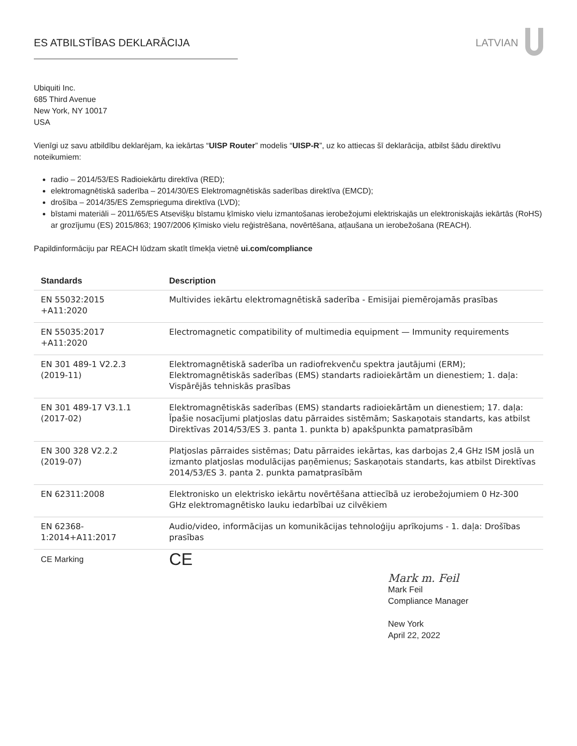ES ATBILSTĪBAS DEKLARĀCIJA LATVIAN
Ubiquiti Inc.
685 Third Avenue
New York, NY 10017
USA
Vienīgi uz savu atbildību deklarējam, ka iekārtas “UISP Router” modelis “UISP-R”, uz ko attiecas šī deklarācija, atbilst šādu direktīvu noteikumiem:
radio – 2014/53/ES Radioiekārtu direktīva (RED);
elektromagnētiskā saderība – 2014/30/ES Elektromagnētiskās saderības direktīva (EMCD);
drošība – 2014/35/ES Zemsprieguma direktīva (LVD);
bīstami materiāli – 2011/65/ES Atsevišķu bīstamu ķīmisko vielu izmantošanas ierobežojumi elektriskajās un elektroniskajās iekārtās (RoHS) ar grozījumu (ES) 2015/863; 1907/2006 Ķīmisko vielu reģistrēšana, novērtēšana, atļaušana un ierobežošana (REACH).
Papildinformāciju par REACH lūdzam skatīt tīmekļa vietnē ui.com/compliance
| Standards | Description |
| --- | --- |
| EN 55032:2015 +A11:2020 | Multivides iekārtu elektromagnētiskā saderība - Emisijai piemērojamās prasības |
| EN 55035:2017 +A11:2020 | Electromagnetic compatibility of multimedia equipment — Immunity requirements |
| EN 301 489-1 V2.2.3 (2019-11) | Elektromagnētiskā saderība un radiofrekvenču spektra jautājumi (ERM); Elektromagnētiskās saderības (EMS) standarts radioiekārtām un dienestiem; 1. daļa: Vispārējās tehniskās prasības |
| EN 301 489-17 V3.1.1 (2017-02) | Elektromagnētiskās saderības (EMS) standarts radioiekārtām un dienestiem; 17. daļa: Īpašie nosacījumi platjoslas datu pārraides sistēmām; Saskaņotais standarts, kas atbilst Direktīvas 2014/53/ES 3. panta 1. punkta b) apakšpunkta pamatprasībām |
| EN 300 328 V2.2.2 (2019-07) | Platjoslas pārraides sistēmas; Datu pārraides iekārtas, kas darbojas 2,4 GHz ISM joslā un izmanto platjoslas modulācijas paņēmienus; Saskaņotais standarts, kas atbilst Direktīvas 2014/53/ES 3. panta 2. punkta pamatprasībām |
| EN 62311:2008 | Elektronisko un elektrisko iekārtu novērtēšana attiecībā uz ierobežojumiem 0 Hz-300 GHz elektromagnētisko lauku iedarbībai uz cilvēkiem |
| EN 62368- 1:2014+A11:2017 | Audio/video, informācijas un komunikācijas tehnoloģiju aprīkojums - 1. daļa: Drošības prasības |
| CE Marking | CE |
Mark m. Feil
Mark Feil
Compliance Manager
New York
April 22, 2022